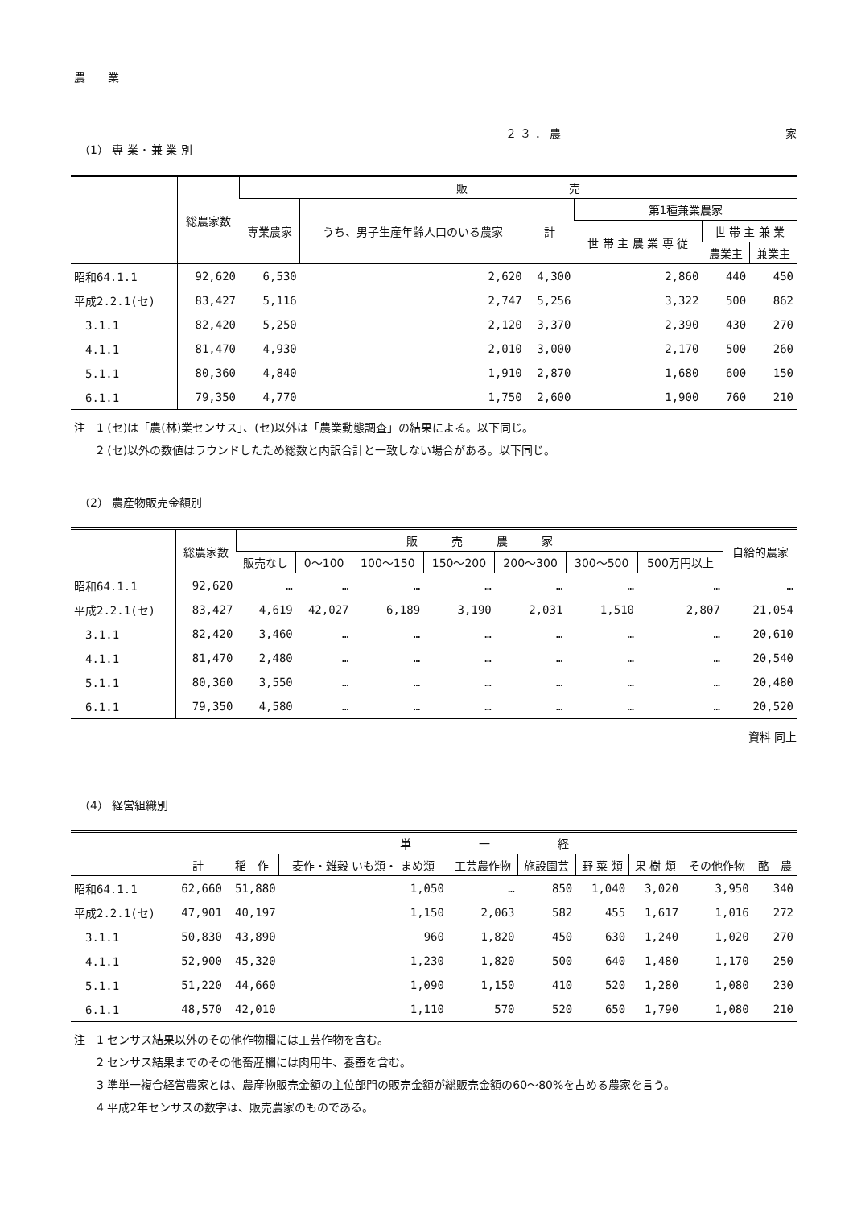農　　業
２ ３ ． 農 家
（1） 専 業 ･ 兼 業 別
| | 総農家数 | 販 売 | | | | | |
| --- | --- | --- | --- | --- | --- | --- | --- |
| | | 専業農家 | うち、男子生産年齢人口のいる農家 | 計 | 第1種兼業農家 | | |
| | | | | | 世 帯 主 農 業 専 従 | 世 帯 主 兼 業 | |
| | | | | | | 農業主 | 兼業主 |
| 昭和64.1.1 | 92,620 | 6,530 | 2,620 | 4,300 | 2,860 | 440 | 450 |
| 平成2.2.1(セ) | 83,427 | 5,116 | 2,747 | 5,256 | 3,322 | 500 | 862 |
| 3.1.1 | 82,420 | 5,250 | 2,120 | 3,370 | 2,390 | 430 | 270 |
| 4.1.1 | 81,470 | 4,930 | 2,010 | 3,000 | 2,170 | 500 | 260 |
| 5.1.1 | 80,360 | 4,840 | 1,910 | 2,870 | 1,680 | 600 | 150 |
| 6.1.1 | 79,350 | 4,770 | 1,750 | 2,600 | 1,900 | 760 | 210 |
注　1 (セ)は「農(林)業センサス」、(セ)以外は「農業動態調査」の結果による。以下同じ。
　　2 (セ)以外の数値はラウンドしたため総数と内訳合計と一致しない場合がある。以下同じ。
（2） 農産物販売金額別
| | 総農家数 | 販 売 農 家 | | | | | | | 自給的農家 |
| --- | --- | --- | --- | --- | --- | --- | --- | --- | --- |
| | | 販売なし | 0～100 | 100～150 | 150～200 | 200～300 | 300～500 | 500万円以上 | |
| 昭和64.1.1 | 92,620 | … | … | … | … | … | … | … | … |
| 平成2.2.1(セ) | 83,427 | 4,619 | 42,027 | 6,189 | 3,190 | 2,031 | 1,510 | 2,807 | 21,054 |
| 3.1.1 | 82,420 | 3,460 | … | … | … | … | … | … | 20,610 |
| 4.1.1 | 81,470 | 2,480 | … | … | … | … | … | … | 20,540 |
| 5.1.1 | 80,360 | 3,550 | … | … | … | … | … | … | 20,480 |
| 6.1.1 | 79,350 | 4,580 | … | … | … | … | … | … | 20,520 |
資料 同上
（4） 経営組織別
| | 単 一 経 | | | | | | | | |
| --- | --- | --- | --- | --- | --- | --- | --- | --- | --- |
| | 計 | 稲 作 | 麦作・雑穀 いも類・ まめ類 | 工芸農作物 | 施設園芸 | 野 菜 類 | 果 樹 類 | その他作物 | 酪 農 |
| 昭和64.1.1 | 62,660 | 51,880 | 1,050 | … | 850 | 1,040 | 3,020 | 3,950 | 340 |
| 平成2.2.1(セ) | 47,901 | 40,197 | 1,150 | 2,063 | 582 | 455 | 1,617 | 1,016 | 272 |
| 3.1.1 | 50,830 | 43,890 | 960 | 1,820 | 450 | 630 | 1,240 | 1,020 | 270 |
| 4.1.1 | 52,900 | 45,320 | 1,230 | 1,820 | 500 | 640 | 1,480 | 1,170 | 250 |
| 5.1.1 | 51,220 | 44,660 | 1,090 | 1,150 | 410 | 520 | 1,280 | 1,080 | 230 |
| 6.1.1 | 48,570 | 42,010 | 1,110 | 570 | 520 | 650 | 1,790 | 1,080 | 210 |
注　1 センサス結果以外のその他作物欄には工芸作物を含む。
　　2 センサス結果までのその他畜産欄には肉用牛、養蚕を含む。
　　3 準単一複合経営農家とは、農産物販売金額の主位部門の販売金額が総販売金額の60～80%を占める農家を言う。
　　4 平成2年センサスの数字は、販売農家のものである。